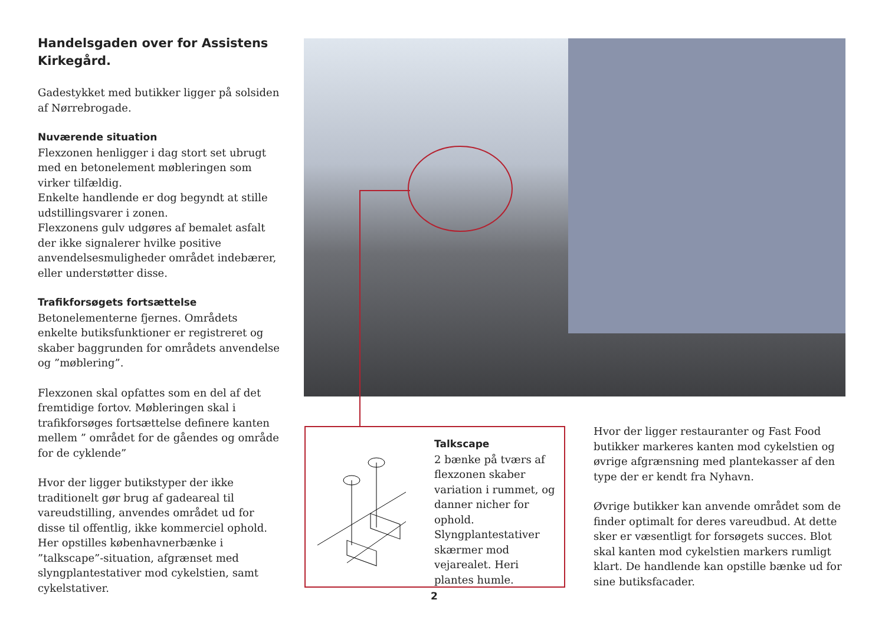Handelsgaden over for Assistens Kirkegård.
Gadestykket med butikker ligger på solsiden af Nørrebrogade.
Nuværende situation
Flexzonen henligger i dag stort set ubrugt med en betonelement møbleringen som virker tilfældig.
Enkelte handlende er dog begyndt at stille udstillingsvarer i zonen.
Flexzonens gulv udgøres af bemalet asfalt der ikke signalerer hvilke positive anvendelsesmuligheder området indebærer, eller understøtter disse.
Trafikforsøgets fortsættelse
Betonelementerne fjernes. Områdets enkelte butiksfunktioner er registreret og skaber baggrunden for områdets anvendelse og ”møblering”.
Flexzonen skal opfattes som en del af det fremtidige fortov. Møbleringen skal i trafikforsøges fortsættelse definere kanten mellem ” området for de gåendes og område for de cyklende”
Hvor der ligger butikstyper der ikke traditionelt gør brug af gadeareal til vareudstilling, anvendes området ud for disse til offentlig, ikke kommerciel ophold. Her opstilles københavnerbænke i ”talkscape”-situation, afgrænset med slyngplantestativer mod cykelstien, samt cykelstativer.
Talkscape
2 bænke på tværs af flexzonen skaber variation i rummet, og danner nicher for ophold. Slyngplantestativer skærmer mod vejarealet. Heri plantes humle.
Hvor der ligger restauranter og Fast Food butikker markeres kanten mod cykelstien og øvrige afgrænsning med plantekasser af den type der er kendt fra Nyhavn.
Øvrige butikker kan anvende området som de finder optimalt for deres vareudbud. At dette sker er væsentligt for forsøgets succes. Blot skal kanten mod cykelstien markers rumligt klart. De handlende kan opstille bænke ud for sine butiksfacader.
2